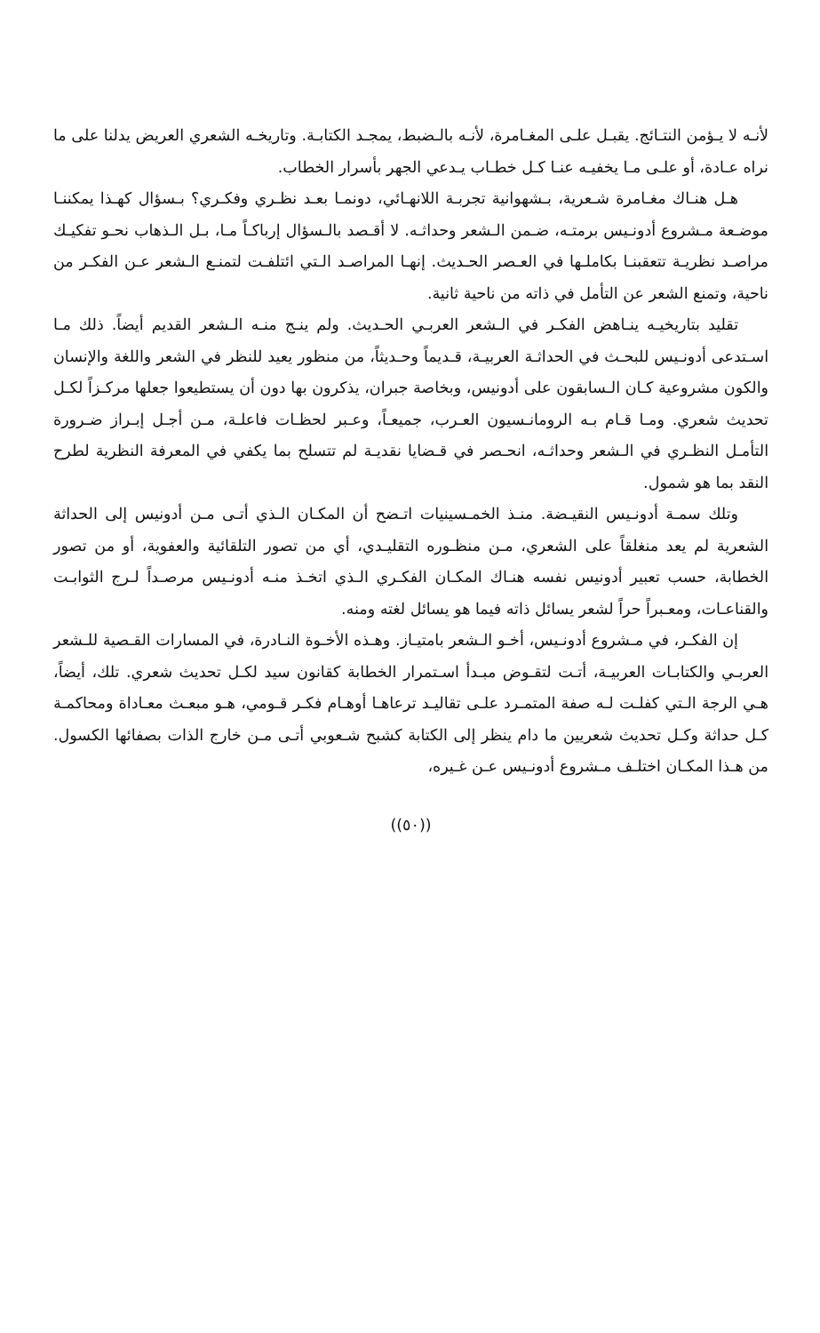لأنـه لا يـؤمن النتـائج. يقبـل علـى المغـامرة، لأنـه بالـضبط، يمجـد الكتابـة. وتاريخـه الشعري العريض يدلنا على ما نراه عـادة، أو علـى مـا يخفيـه عنـا كـل خطـاب يـدعي الجهر بأسرار الخطاب.
هـل هنـاك مغـامرة شـعرية، بـشهوانية تجربـة اللانهـائي، دونمـا بعـد نظـري وفكـري؟ بـسؤال كهـذا يمكننـا موضـعة مـشروع أدونـيس برمتـه، ضـمن الـشعر وحداثـه. لا أقـصد بالـسؤال إرباكـاً مـا، بـل الـذهاب نحـو تفكيـك مراصـد نظريـة تتعقبنـا بكاملـها في العـصر الحـديث. إنهـا المراصـد الـتي ائتلفـت لتمنـع الـشعر عـن الفكـر من ناحية، وتمنع الشعر عن التأمل في ذاته من ناحية ثانية.
تقليد بتاريخيـه ينـاهض الفكـر في الـشعر العربـي الحـديث. ولم ينـج منـه الـشعر القديم أيضاً. ذلك مـا اسـتدعى أدونـيس للبحـث في الحداثـة العربيـة، قـديماً وحـديثاً، من منظور يعيد للنظر في الشعر واللغة والإنسان والكون مشروعية كـان الـسابقون على أدونيس، وبخاصة جبران، يذكرون بها دون أن يستطيعوا جعلها مركـزاً لكـل تحديث شعري. ومـا قـام بـه الرومانـسيون العـرب، جميعـاً، وعـبر لحظـات فاعلـة، مـن أجـل إبـراز ضـرورة التأمـل النظـري في الـشعر وحداثـه، انحـصر في قـضايا نقديـة لم تتسلح بما يكفي في المعرفة النظرية لطرح النقد بما هو شمول.
وتلك سمـة أدونـيس النقيـضة. منـذ الخمـسينيات اتـضح أن المكـان الـذي أتـى مـن أدونيس إلى الحداثة الشعرية لم يعد منغلقاً على الشعري، مـن منظـوره التقليـدي، أي من تصور التلقائية والعفوية، أو من تصور الخطابة، حسب تعبير أدونيس نفسه هنـاك المكـان الفكـري الـذي اتخـذ منـه أدونـيس مرصـداً لـرج الثوابـت والقناعـات، ومعـبراً حراً لشعر يسائل ذاته فيما هو يسائل لغته ومنه.
إن الفكـر، في مـشروع أدونـيس، أخـو الـشعر بامتيـاز. وهـذه الأخـوة النـادرة، في المسارات القـصية للـشعر العربـي والكتابـات العربيـة، أتـت لتقـوض مبـدأ اسـتمرار الخطابة كقانون سيد لكـل تحديث شعري. تلك، أيضاً، هـي الرجة الـتي كفلـت لـه صفة المتمـرد علـى تقاليـد ترعاهـا أوهـام فكـر قـومي، هـو مبعـث معـاداة ومحاكمـة كـل حداثة وكـل تحديث شعريين ما دام ينظر إلى الكتابة كشبح شـعوبي أتـى مـن خارج الذات بصفائها الكسول. من هـذا المكـان اختلـف مـشروع أدونـيس عـن غـيره،
((٥٠))